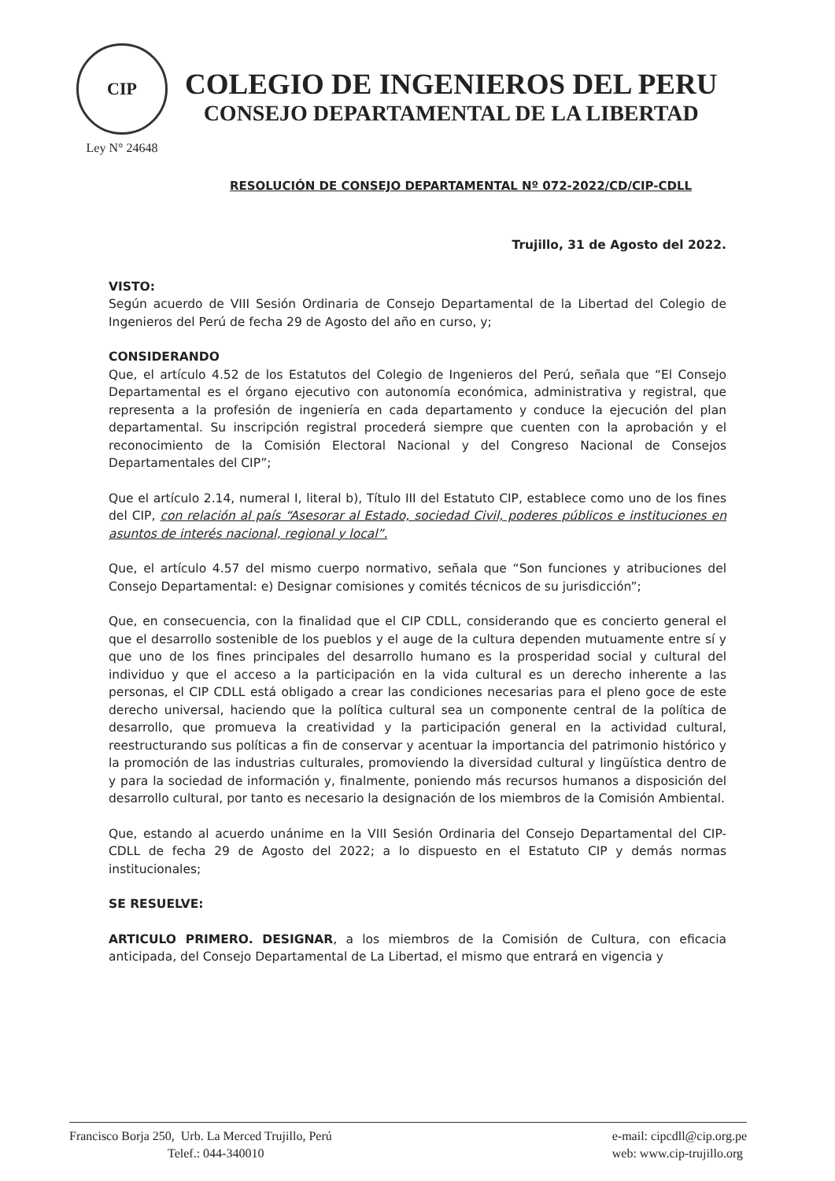CIP
Ley N° 24648
COLEGIO DE INGENIEROS DEL PERU
CONSEJO DEPARTAMENTAL DE LA LIBERTAD
RESOLUCIÓN DE CONSEJO DEPARTAMENTAL Nº 072-2022/CD/CIP-CDLL
Trujillo, 31 de Agosto del 2022.
VISTO:
Según acuerdo de VIII Sesión Ordinaria de Consejo Departamental de la Libertad del Colegio de Ingenieros del Perú de fecha 29 de Agosto del año en curso, y;
CONSIDERANDO
Que, el artículo 4.52 de los Estatutos del Colegio de Ingenieros del Perú, señala que “El Consejo Departamental es el órgano ejecutivo con autonomía económica, administrativa y registral, que representa a la profesión de ingeniería en cada departamento y conduce la ejecución del plan departamental. Su inscripción registral procederá siempre que cuenten con la aprobación y el reconocimiento de la Comisión Electoral Nacional y del Congreso Nacional de Consejos Departamentales del CIP”;
Que el artículo 2.14, numeral I, literal b), Título III del Estatuto CIP, establece como uno de los fines del CIP, con relación al país “Asesorar al Estado, sociedad Civil, poderes públicos e instituciones en asuntos de interés nacional, regional y local”.
Que, el artículo 4.57 del mismo cuerpo normativo, señala que “Son funciones y atribuciones del Consejo Departamental: e) Designar comisiones y comités técnicos de su jurisdicción”;
Que, en consecuencia, con la finalidad que el CIP CDLL, considerando que es concierto general el que el desarrollo sostenible de los pueblos y el auge de la cultura dependen mutuamente entre sí y que uno de los fines principales del desarrollo humano es la prosperidad social y cultural del individuo y que el acceso a la participación en la vida cultural es un derecho inherente a las personas, el CIP CDLL está obligado a crear las condiciones necesarias para el pleno goce de este derecho universal, haciendo que la política cultural sea un componente central de la política de desarrollo, que promueva la creatividad y la participación general en la actividad cultural, reestructurando sus políticas a fin de conservar y acentuar la importancia del patrimonio histórico y la promoción de las industrias culturales, promoviendo la diversidad cultural y lingüística dentro de y para la sociedad de información y, finalmente, poniendo más recursos humanos a disposición del desarrollo cultural, por tanto es necesario la designación de los miembros de la Comisión Ambiental.
Que, estando al acuerdo unánime en la VIII Sesión Ordinaria del Consejo Departamental del CIP-CDLL de fecha 29 de Agosto del 2022; a lo dispuesto en el Estatuto CIP y demás normas institucionales;
SE RESUELVE:
ARTICULO PRIMERO. DESIGNAR, a los miembros de la Comisión de Cultura, con eficacia anticipada, del Consejo Departamental de La Libertad, el mismo que entrará en vigencia y
Francisco Borja 250, Urb. La Merced Trujillo, Perú
Telef.: 044-340010
e-mail: cipcdll@cip.org.pe
web: www.cip-trujillo.org